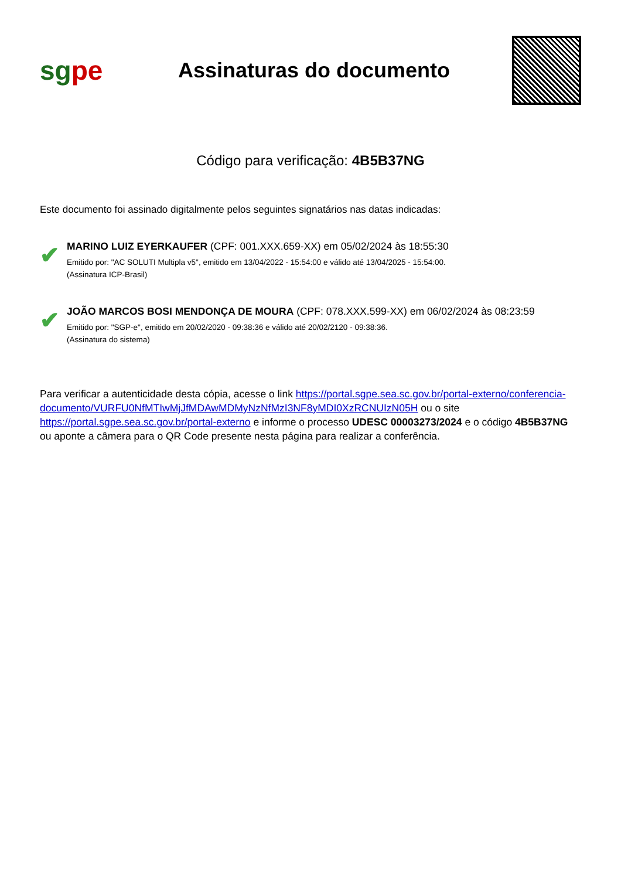sgpe
Assinaturas do documento
Código para verificação: 4B5B37NG
Este documento foi assinado digitalmente pelos seguintes signatários nas datas indicadas:
✔
MARINO LUIZ EYERKAUFER (CPF: 001.XXX.659-XX) em 05/02/2024 às 18:55:30
Emitido por: "AC SOLUTI Multipla v5", emitido em 13/04/2022 - 15:54:00 e válido até 13/04/2025 - 15:54:00.
(Assinatura ICP-Brasil)
✔
JOÃO MARCOS BOSI MENDONÇA DE MOURA (CPF: 078.XXX.599-XX) em 06/02/2024 às 08:23:59
Emitido por: "SGP-e", emitido em 20/02/2020 - 09:38:36 e válido até 20/02/2120 - 09:38:36.
(Assinatura do sistema)
Para verificar a autenticidade desta cópia, acesse o link https://portal.sgpe.sea.sc.gov.br/portal-externo/conferencia-documento/VURFU0NfMTIwMjJfMDAwMDMyNzNfMzI3NF8yMDI0XzRCNUIzN05H ou o site https://portal.sgpe.sea.sc.gov.br/portal-externo e informe o processo UDESC 00003273/2024 e o código 4B5B37NG ou aponte a câmera para o QR Code presente nesta página para realizar a conferência.